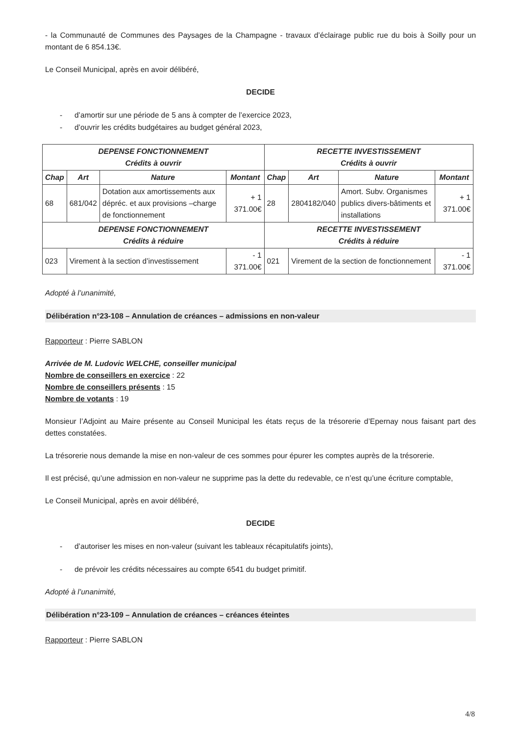- la Communauté de Communes des Paysages de la Champagne - travaux d’éclairage public rue du bois à Soilly pour un montant de 6 854.13€.
Le Conseil Municipal, après en avoir délibéré,
DECIDE
- d’amortir sur une période de 5 ans à compter de l’exercice 2023,
- d’ouvrir les crédits budgétaires au budget général 2023,
| DEPENSE FONCTIONNEMENT Crédits à ouvrir | | | | RECETTE INVESTISSEMENT Crédits à ouvrir | | | |
| --- | --- | --- | --- | --- | --- | --- | --- |
| Chap | Art | Nature | Montant | Chap | Art | Nature | Montant |
| 68 | 681/042 | Dotation aux amortissements aux dépréc. et aux provisions –charge de fonctionnement | + 1 371.00€ | 28 | 2804182/040 | Amort. Subv. Organismes publics divers-bâtiments et installations | + 1 371.00€ |
| DEPENSE FONCTIONNEMENT Crédits à réduire | | | | RECETTE INVESTISSEMENT Crédits à réduire | | | |
| 023 | Virement à la section d’investissement | | - 1 371.00€ | 021 | Virement de la section de fonctionnement | | - 1 371.00€ |
Adopté à l’unanimité,
Délibération n°23-108 – Annulation de créances – admissions en non-valeur
Rapporteur : Pierre SABLON
Arrivée de M. Ludovic WELCHE, conseiller municipal
Nombre de conseillers en exercice : 22
Nombre de conseillers présents : 15
Nombre de votants : 19
Monsieur l’Adjoint au Maire présente au Conseil Municipal les états reçus de la trésorerie d’Epernay nous faisant part des dettes constatées.
La trésorerie nous demande la mise en non-valeur de ces sommes pour épurer les comptes auprès de la trésorerie.
Il est précisé, qu’une admission en non-valeur ne supprime pas la dette du redevable, ce n’est qu’une écriture comptable,
Le Conseil Municipal, après en avoir délibéré,
DECIDE
- d’autoriser les mises en non-valeur (suivant les tableaux récapitulatifs joints),
- de prévoir les crédits nécessaires au compte 6541 du budget primitif.
Adopté à l’unanimité,
Délibération n°23-109 – Annulation de créances – créances éteintes
Rapporteur : Pierre SABLON
4/8